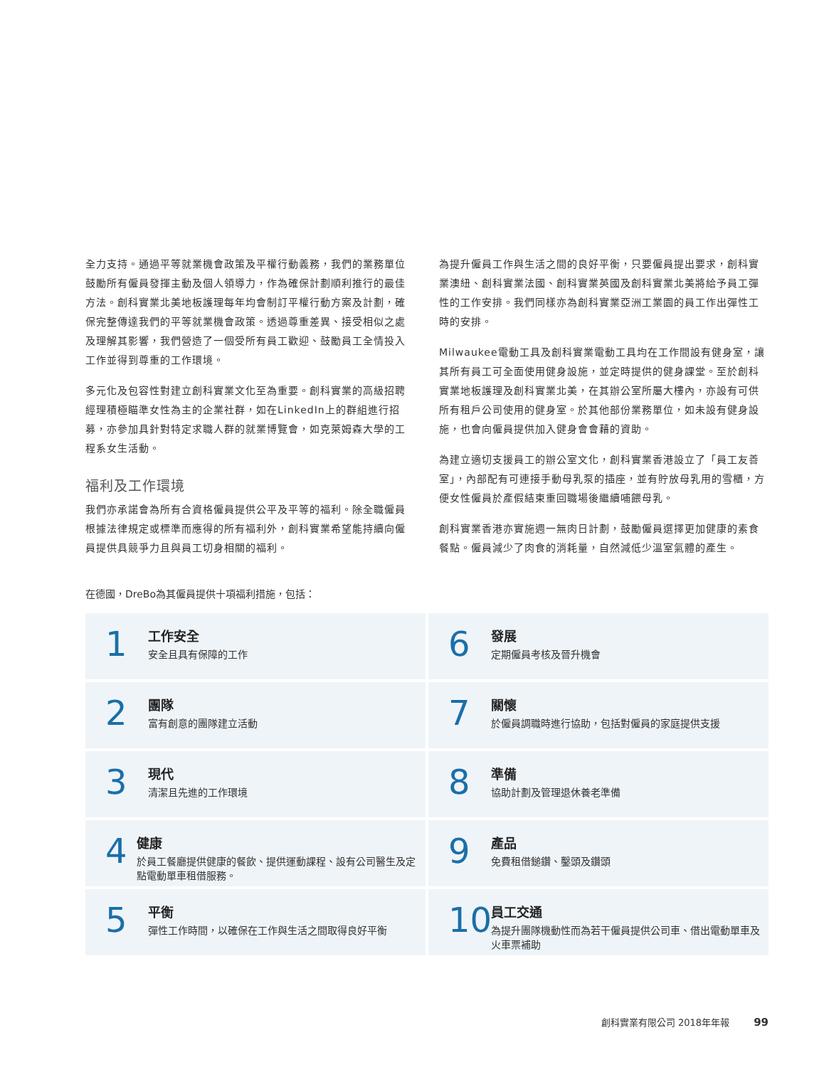全力支持。通過平等就業機會政策及平權行動義務，我們的業務單位鼓勵所有僱員發揮主動及個人領導力，作為確保計劃順利推行的最佳方法。創科實業北美地板護理每年均會制訂平權行動方案及計劃，確保完整傳達我們的平等就業機會政策。透過尊重差異、接受相似之處及理解其影響，我們營造了一個受所有員工歡迎、鼓勵員工全情投入工作並得到尊重的工作環境。
多元化及包容性對建立創科實業文化至為重要。創科實業的高級招聘經理積極瞄準女性為主的企業社群，如在LinkedIn上的群組進行招募，亦參加具針對特定求職人群的就業博覽會，如克萊姆森大學的工程系女生活動。
福利及工作環境
我們亦承諾會為所有合資格僱員提供公平及平等的福利。除全職僱員根據法律規定或標準而應得的所有福利外，創科實業希望能持續向僱員提供具競爭力且與員工切身相關的福利。
為提升僱員工作與生活之間的良好平衡，只要僱員提出要求，創科實業澳紐、創科實業法國、創科實業英國及創科實業北美將給予員工彈性的工作安排。我們同樣亦為創科實業亞洲工業園的員工作出彈性工時的安排。
Milwaukee電動工具及創科實業電動工具均在工作間設有健身室，讓其所有員工可全面使用健身設施，並定時提供的健身課堂。至於創科實業地板護理及創科實業北美，在其辦公室所屬大樓內，亦設有可供所有租戶公司使用的健身室。於其他部份業務單位，如未設有健身設施，也會向僱員提供加入健身會會藉的資助。
為建立適切支援員工的辦公室文化，創科實業香港設立了「員工友善室」，內部配有可連接手動母乳泵的插座，並有貯放母乳用的雪櫃，方便女性僱員於產假結束重回職場後繼續哺餵母乳。
創科實業香港亦實施週一無肉日計劃，鼓勵僱員選擇更加健康的素食餐點。僱員減少了肉食的消耗量，自然減低少溫室氣體的產生。
在德國，DreBo為其僱員提供十項福利措施，包括：
1
工作安全
安全且具有保障的工作
6
發展
定期僱員考核及晉升機會
2
團隊
富有創意的團隊建立活動
7
關懷
於僱員調職時進行協助，包括對僱員的家庭提供支援
3
現代
清潔且先進的工作環境
8
準備
協助計劃及管理退休養老準備
4
健康
於員工餐廳提供健康的餐飲、提供運動課程、設有公司醫生及定點電動單車租借服務。
9
產品
免費租借鎚鑽、鑿頭及鑽頭
5
平衡
彈性工作時間，以確保在工作與生活之間取得良好平衡
10
員工交通
為提升團隊機動性而為若干僱員提供公司車、借出電動單車及火車票補助
創科實業有限公司 2018年年報 99